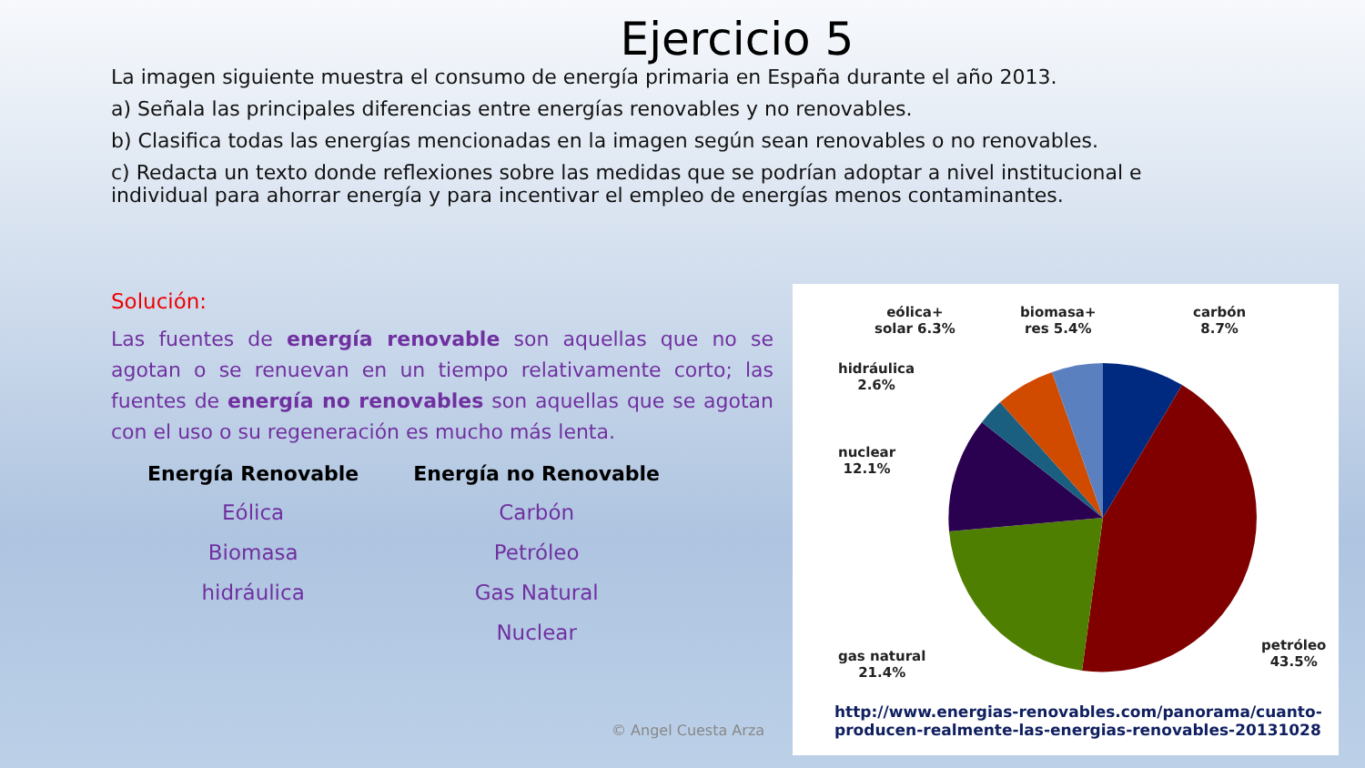Ejercicio 5
La imagen siguiente muestra el consumo de energía primaria en España durante el año 2013.
a) Señala las principales diferencias entre energías renovables y no renovables.
b) Clasifica todas las energías mencionadas en la imagen según sean renovables o no renovables.
c) Redacta un texto donde reflexiones sobre las medidas que se podrían adoptar a nivel institucional e individual para ahorrar energía y para incentivar el empleo de energías menos contaminantes.
Solución:
Las fuentes de energía renovable son aquellas que no se agotan o se renuevan en un tiempo relativamente corto; las fuentes de energía no renovables son aquellas que se agotan con el uso o su regeneración es mucho más lenta.
| Energía Renovable | Energía no Renovable |
| --- | --- |
| Eólica | Carbón |
| Biomasa | Petróleo |
| hidráulica | Gas Natural |
| | Nuclear |
eólica+
solar 6.3%
biomasa+
res 5.4%
carbón
8.7%
hidráulica
2.6%
nuclear
12.1%
gas natural
21.4%
petróleo
43.5%
http://www.energias-renovables.com/panorama/cuanto-
producen-realmente-las-energias-renovables-20131028
© Angel Cuesta Arza